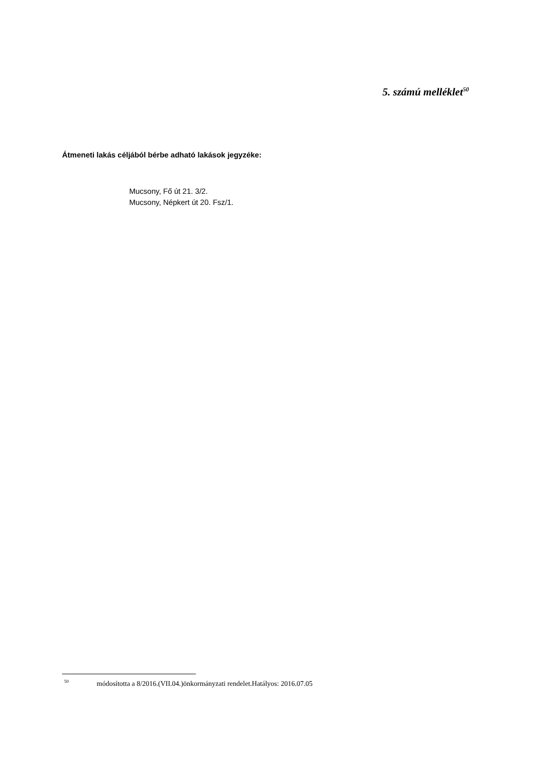5. számú melléklet<sup>50</sup>
Átmeneti lakás céljából bérbe adható lakások jegyzéke:
Mucsony, Fő út 21. 3/2.
Mucsony, Népkert út 20. Fsz/1.
<sup>50</sup> módosította a 8/2016.(VII.04.)önkormányzati rendelet.Hatályos: 2016.07.05